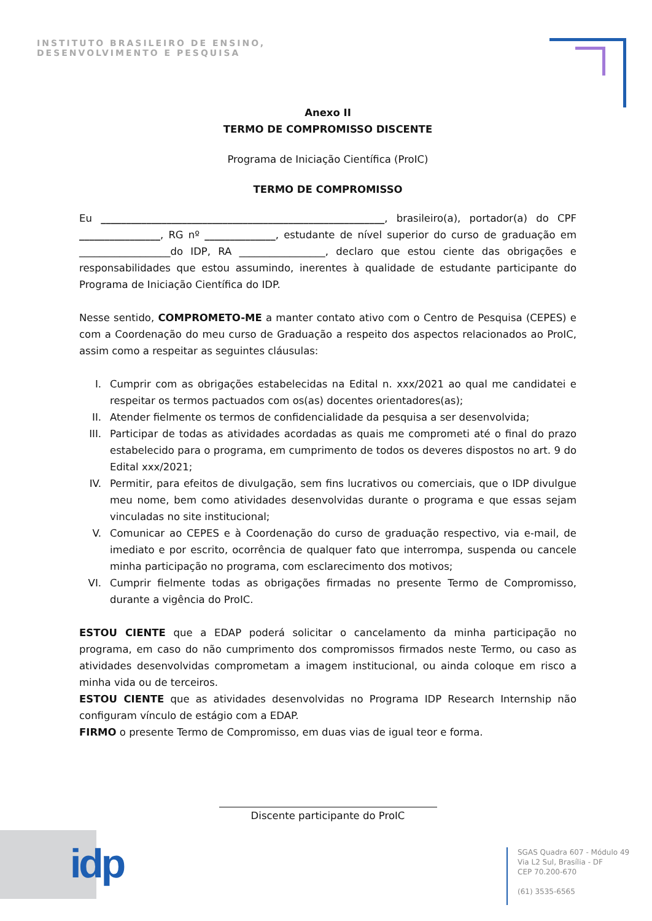INSTITUTO BRASILEIRO DE ENSINO,
DESENVOLVIMENTO E PESQUISA
Anexo II
TERMO DE COMPROMISSO DISCENTE
Programa de Iniciação Científica (ProIC)
TERMO DE COMPROMISSO
Eu ________________________________________________________, brasileiro(a), portador(a) do CPF ________________, RG nº ______________, estudante de nível superior do curso de graduação em __________________do IDP, RA _________________, declaro que estou ciente das obrigações e responsabilidades que estou assumindo, inerentes à qualidade de estudante participante do Programa de Iniciação Científica do IDP.
Nesse sentido, COMPROMETO-ME a manter contato ativo com o Centro de Pesquisa (CEPES) e com a Coordenação do meu curso de Graduação a respeito dos aspectos relacionados ao ProIC, assim como a respeitar as seguintes cláusulas:
I. Cumprir com as obrigações estabelecidas na Edital n. xxx/2021 ao qual me candidatei e respeitar os termos pactuados com os(as) docentes orientadores(as);
II. Atender fielmente os termos de confidencialidade da pesquisa a ser desenvolvida;
III. Participar de todas as atividades acordadas as quais me comprometi até o final do prazo estabelecido para o programa, em cumprimento de todos os deveres dispostos no art. 9 do Edital xxx/2021;
IV. Permitir, para efeitos de divulgação, sem fins lucrativos ou comerciais, que o IDP divulgue meu nome, bem como atividades desenvolvidas durante o programa e que essas sejam vinculadas no site institucional;
V. Comunicar ao CEPES e à Coordenação do curso de graduação respectivo, via e-mail, de imediato e por escrito, ocorrência de qualquer fato que interrompa, suspenda ou cancele minha participação no programa, com esclarecimento dos motivos;
VI. Cumprir fielmente todas as obrigações firmadas no presente Termo de Compromisso, durante a vigência do ProIC.
ESTOU CIENTE que a EDAP poderá solicitar o cancelamento da minha participação no programa, em caso do não cumprimento dos compromissos firmados neste Termo, ou caso as atividades desenvolvidas comprometam a imagem institucional, ou ainda coloque em risco a minha vida ou de terceiros.
ESTOU CIENTE que as atividades desenvolvidas no Programa IDP Research Internship não configuram vínculo de estágio com a EDAP.
FIRMO o presente Termo de Compromisso, em duas vias de igual teor e forma.
Discente participante do ProIC
idp
SGAS Quadra 607 - Módulo 49
Via L2 Sul, Brasília - DF
CEP 70.200-670
(61) 3535-6565